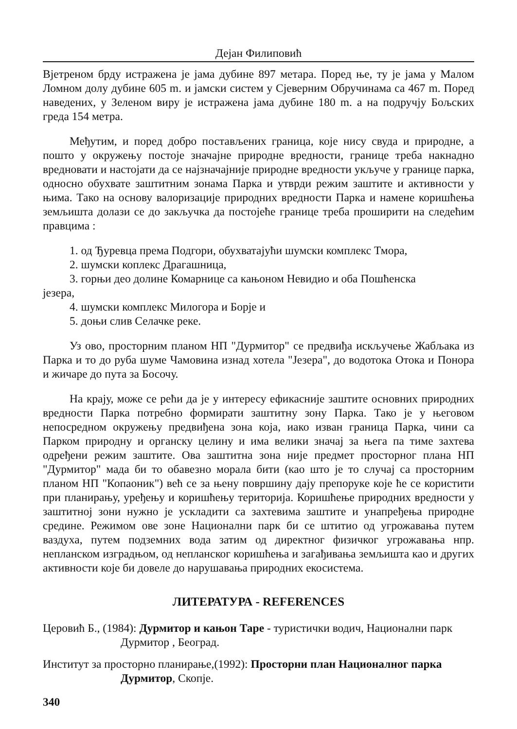Дејан Филиповић
Вјетреном брду истражена је јама дубине 897 метара. Поред ње, ту је јама у Малом Ломном долу дубине 605 m. и јамски систем у Сјеверним Обручинама са 467 m. Поред наведених, у Зеленом виру је истражена јама дубине 180 m. а на подручју Бољских греда 154 метра.
Међутим, и поред добро постављених граница, које нису свуда и природне, а пошто у окружењу постоје значајне природне вредности, границе треба накнадно вредновати и настојати да се најзначајније природне вредности укључе у границе парка, односно обухвате заштитним зонама Парка и утврди режим заштите и активности у њима. Тако на основу валоризације природних вредности Парка и намене коришћења земљишта долази се до закључка да постојеће границе треба проширити на следећим правцима :
1. од Ђуревца према Подгори, обухватајући шумски комплекс Тмора,
2. шумски коплекс Драгашница,
3. горњи део долине Комарнице са кањоном Невидио и оба Пошћенска
језера,
4. шумски комплекс Милогора и Борје и
5. доњи слив Селачке реке.
Уз ово, просторним планом НП "Дурмитор" се предвиђа искључење Жабљака из Парка и то до руба шуме Чамовина изнад хотела "Језера", до водотока Отока и Понора и жичаре до пута за Босочу.
На крају, може се рећи да је у интересу ефикасније заштите основних природних вредности Парка потребно формирати заштитну зону Парка. Тако је у његовом непосредном окружењу предвиђена зона која, иако изван граница Парка, чини са Парком природну и органску целину и има велики значај за њега па тиме захтева одређени режим заштите. Ова заштитна зона није предмет просторног плана НП "Дурмитор" мада би то обавезно морала бити (као што је то случај са просторним планом НП "Копаоник") већ се за њену површину дају препоруке које ће се користити при планирању, уређењу и коришћењу територија. Коришћење природних вредности у заштитној зони нужно је ускладити са захтевима заштите и унапређења природне средине. Режимом ове зоне Национални парк би се штитио од угрожавања путем ваздуха, путем подземних вода затим од директног физичког угрожавања нпр. непланском изградњом, од непланског коришћења и загађивања земљишта као и других активности које би довеле до нарушавања природних екосистема.
ЛИТЕРАТУРА - REFERENCES
Церовић Б., (1984): Дурмитор и кањон Таре - туристички водич, Национални парк Дурмитор , Београд.
Институт за просторно планирање,(1992): Просторни план Националног парка Дурмитор, Скопје.
340